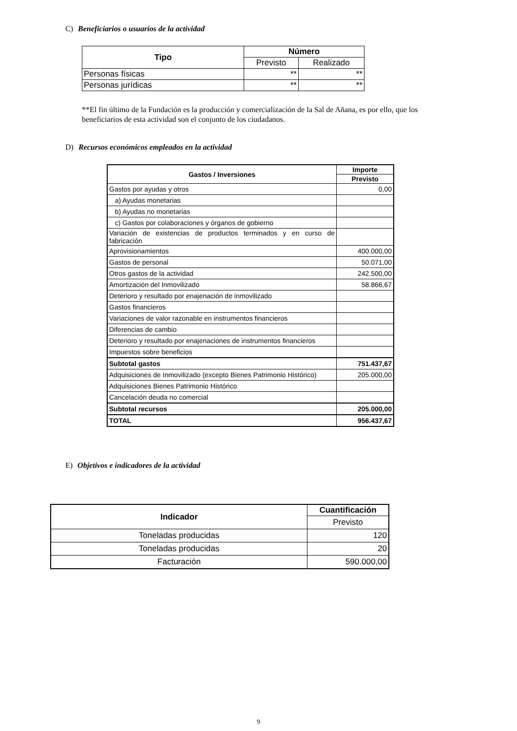C) Beneficiarios o usuarios de la actividad
| Tipo | Número | |
| --- | --- | --- |
| | Previsto | Realizado |
| Personas físicas | ** | ** |
| Personas jurídicas | ** | ** |
**El fin último de la Fundación es la producción y comercialización de la Sal de Añana, es por ello, que los beneficiarios de esta actividad son el conjunto de los ciudadanos.
D) Recursos económicos empleados en la actividad
| Gastos / Inversiones | Importe |
| --- | --- |
| | Previsto |
| Gastos por ayudas y otros | 0,00 |
| a) Ayudas monetarias | |
| b) Ayudas no monetarias | |
| c) Gastos por colaboraciones y órganos de gobierno | |
| Variación de existencias de productos terminados y en curso de fabricación | |
| Aprovisionamientos | 400.000,00 |
| Gastos de personal | 50.071,00 |
| Otros gastos de la actividad | 242.500,00 |
| Amortización del Inmovilizado | 58.866,67 |
| Deterioro y resultado por enajenación de inmovilizado | |
| Gastos financieros | |
| Variaciones de valor razonable en instrumentos financieros | |
| Diferencias de cambio | |
| Deterioro y resultado por enajenaciones de instrumentos financieros | |
| Impuestos sobre beneficios | |
| Subtotal gastos | 751.437,67 |
| Adquisiciones de Inmovilizado (excepto Bienes Patrimonio Histórico) | 205.000,00 |
| Adquisiciones Bienes Patrimonio Histórico | |
| Cancelación deuda no comercial | |
| Subtotal recursos | 205.000,00 |
| TOTAL | 956.437,67 |
E) Objetivos e indicadores de la actividad
| Indicador | Cuantificación |
| --- | --- |
| | Previsto |
| Toneladas producidas | 120 |
| Toneladas producidas | 20 |
| Facturación | 590.000,00 |
9